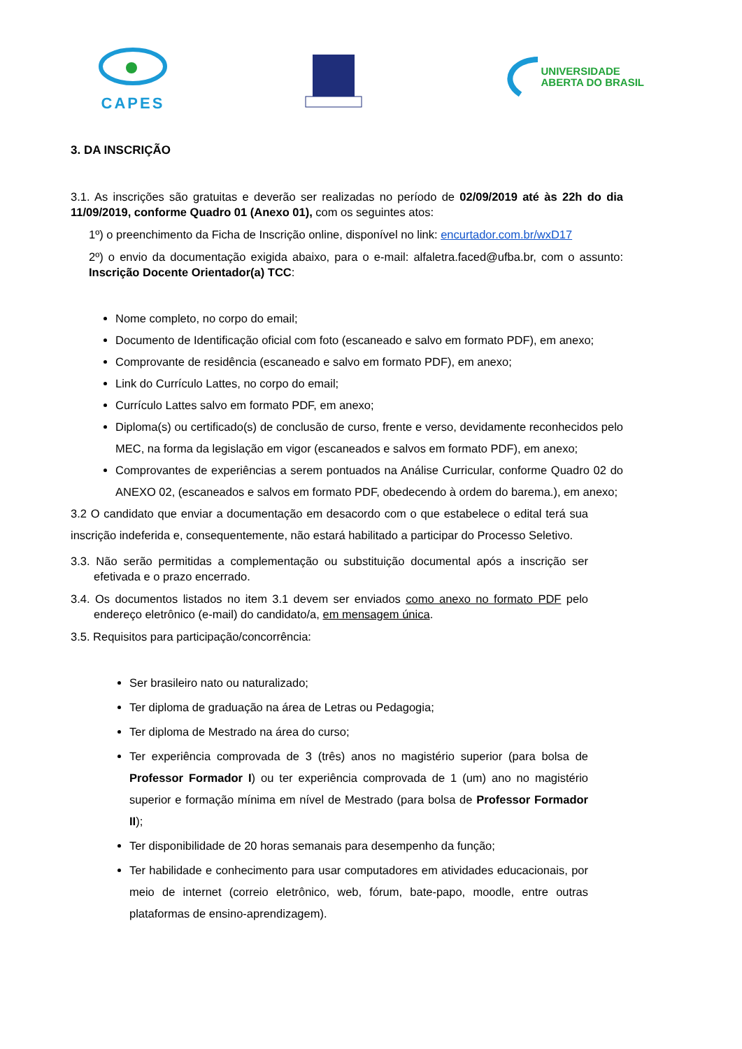CAPES
UNIVERSIDADE
ABERTA DO BRASIL
3. DA INSCRIÇÃO
3.1. As inscrições são gratuitas e deverão ser realizadas no período de 02/09/2019 até às 22h do dia 11/09/2019, conforme Quadro 01 (Anexo 01), com os seguintes atos:
1º) o preenchimento da Ficha de Inscrição online, disponível no link: encurtador.com.br/wxD17
2º) o envio da documentação exigida abaixo, para o e-mail: alfaletra.faced@ufba.br, com o assunto: Inscrição Docente Orientador(a) TCC:
Nome completo, no corpo do email;
Documento de Identificação oficial com foto (escaneado e salvo em formato PDF), em anexo;
Comprovante de residência (escaneado e salvo em formato PDF), em anexo;
Link do Currículo Lattes, no corpo do email;
Currículo Lattes salvo em formato PDF, em anexo;
Diploma(s) ou certificado(s) de conclusão de curso, frente e verso, devidamente reconhecidos pelo MEC, na forma da legislação em vigor (escaneados e salvos em formato PDF), em anexo;
Comprovantes de experiências a serem pontuados na Análise Curricular, conforme Quadro 02 do ANEXO 02, (escaneados e salvos em formato PDF, obedecendo à ordem do barema.), em anexo;
3.2 O candidato que enviar a documentação em desacordo com o que estabelece o edital terá sua inscrição indeferida e, consequentemente, não estará habilitado a participar do Processo Seletivo.
3.3. Não serão permitidas a complementação ou substituição documental após a inscrição ser efetivada e o prazo encerrado.
3.4. Os documentos listados no item 3.1 devem ser enviados como anexo no formato PDF pelo endereço eletrônico (e-mail) do candidato/a, em mensagem única.
3.5. Requisitos para participação/concorrência:
Ser brasileiro nato ou naturalizado;
Ter diploma de graduação na área de Letras ou Pedagogia;
Ter diploma de Mestrado na área do curso;
Ter experiência comprovada de 3 (três) anos no magistério superior (para bolsa de Professor Formador I) ou ter experiência comprovada de 1 (um) ano no magistério superior e formação mínima em nível de Mestrado (para bolsa de Professor Formador II);
Ter disponibilidade de 20 horas semanais para desempenho da função;
Ter habilidade e conhecimento para usar computadores em atividades educacionais, por meio de internet (correio eletrônico, web, fórum, bate-papo, moodle, entre outras plataformas de ensino-aprendizagem).